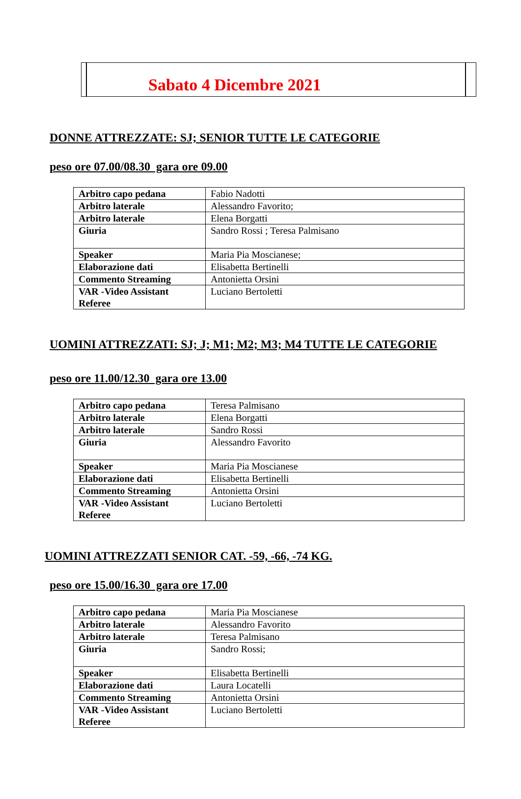Sabato 4 Dicembre 2021
DONNE ATTREZZATE: SJ; SENIOR TUTTE LE CATEGORIE
peso ore 07.00/08.30 gara ore 09.00
| Arbitro capo pedana | Fabio Nadotti |
| Arbitro laterale | Alessandro Favorito; |
| Arbitro laterale | Elena Borgatti |
| Giuria | Sandro Rossi ; Teresa Palmisano |
| Speaker | Maria Pia Moscianese; |
| Elaborazione dati | Elisabetta Bertinelli |
| Commento Streaming | Antonietta Orsini |
| VAR -Video Assistant Referee | Luciano Bertoletti |
UOMINI ATTREZZATI: SJ; J; M1; M2; M3; M4 TUTTE LE CATEGORIE
peso ore 11.00/12.30 gara ore 13.00
| Arbitro capo pedana | Teresa Palmisano |
| Arbitro laterale | Elena Borgatti |
| Arbitro laterale | Sandro Rossi |
| Giuria | Alessandro Favorito |
| Speaker | Maria Pia Moscianese |
| Elaborazione dati | Elisabetta Bertinelli |
| Commento Streaming | Antonietta Orsini |
| VAR -Video Assistant Referee | Luciano Bertoletti |
UOMINI ATTREZZATI SENIOR CAT. -59, -66, -74 KG.
peso ore 15.00/16.30 gara ore 17.00
| Arbitro capo pedana | Maria Pia Moscianese |
| Arbitro laterale | Alessandro Favorito |
| Arbitro laterale | Teresa Palmisano |
| Giuria | Sandro Rossi; |
| Speaker | Elisabetta Bertinelli |
| Elaborazione dati | Laura Locatelli |
| Commento Streaming | Antonietta Orsini |
| VAR -Video Assistant Referee | Luciano Bertoletti |